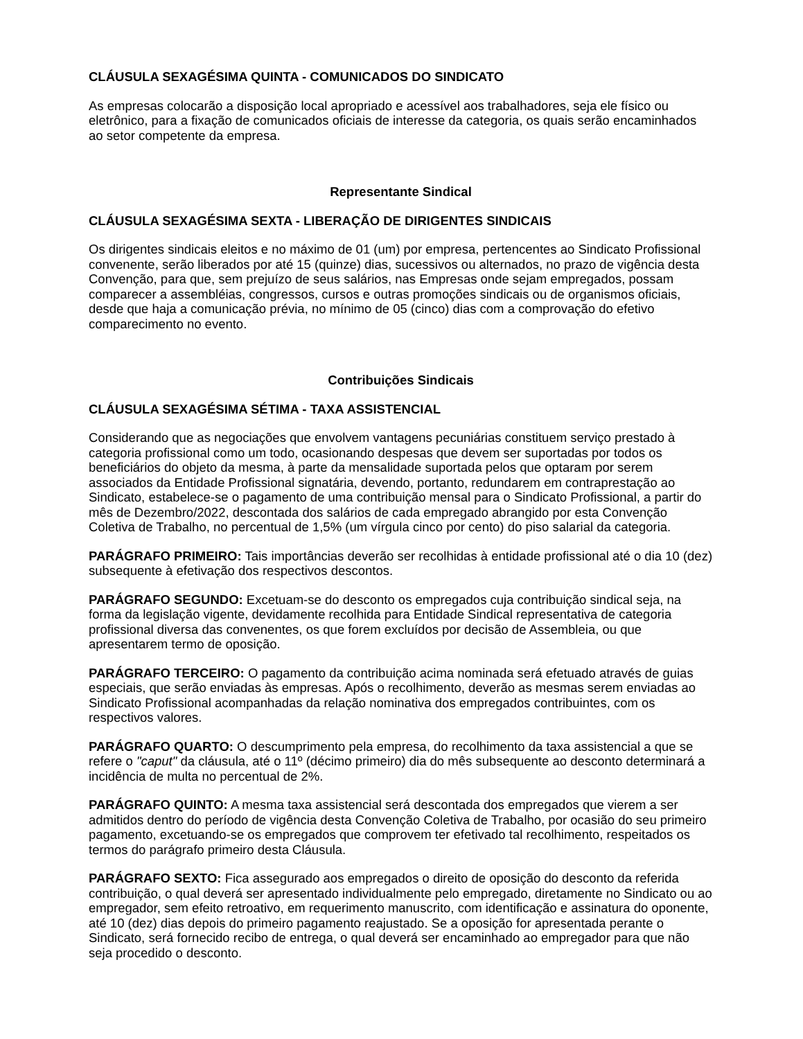CLÁUSULA SEXAGÉSIMA QUINTA - COMUNICADOS DO SINDICATO
As empresas colocarão a disposição local apropriado e acessível aos trabalhadores, seja ele físico ou eletrônico, para a fixação de comunicados oficiais de interesse da categoria, os quais serão encaminhados ao setor competente da empresa.
Representante Sindical
CLÁUSULA SEXAGÉSIMA SEXTA - LIBERAÇÃO DE DIRIGENTES SINDICAIS
Os dirigentes sindicais eleitos e no máximo de 01 (um) por empresa, pertencentes ao Sindicato Profissional convenente, serão liberados por até 15 (quinze) dias, sucessivos ou alternados, no prazo de vigência desta Convenção, para que, sem prejuízo de seus salários, nas Empresas onde sejam empregados, possam comparecer a assembléias, congressos, cursos e outras promoções sindicais ou de organismos oficiais, desde que haja a comunicação prévia, no mínimo de 05 (cinco) dias com a comprovação do efetivo comparecimento no evento.
Contribuições Sindicais
CLÁUSULA SEXAGÉSIMA SÉTIMA - TAXA ASSISTENCIAL
Considerando que as negociações que envolvem vantagens pecuniárias constituem serviço prestado à categoria profissional como um todo, ocasionando despesas que devem ser suportadas por todos os beneficiários do objeto da mesma, à parte da mensalidade suportada pelos que optaram por serem associados da Entidade Profissional signatária, devendo, portanto, redundarem em contraprestação ao Sindicato, estabelece-se o pagamento de uma contribuição mensal para o Sindicato Profissional, a partir do mês de Dezembro/2022, descontada dos salários de cada empregado abrangido por esta Convenção Coletiva de Trabalho, no percentual de 1,5% (um vírgula cinco por cento) do piso salarial da categoria.
PARÁGRAFO PRIMEIRO: Tais importâncias deverão ser recolhidas à entidade profissional até o dia 10 (dez) subsequente à efetivação dos respectivos descontos.
PARÁGRAFO SEGUNDO: Excetuam-se do desconto os empregados cuja contribuição sindical seja, na forma da legislação vigente, devidamente recolhida para Entidade Sindical representativa de categoria profissional diversa das convenentes, os que forem excluídos por decisão de Assembleia, ou que apresentarem termo de oposição.
PARÁGRAFO TERCEIRO: O pagamento da contribuição acima nominada será efetuado através de guias especiais, que serão enviadas às empresas. Após o recolhimento, deverão as mesmas serem enviadas ao Sindicato Profissional acompanhadas da relação nominativa dos empregados contribuintes, com os respectivos valores.
PARÁGRAFO QUARTO: O descumprimento pela empresa, do recolhimento da taxa assistencial a que se refere o "caput" da cláusula, até o 11º (décimo primeiro) dia do mês subsequente ao desconto determinará a incidência de multa no percentual de 2%.
PARÁGRAFO QUINTO: A mesma taxa assistencial será descontada dos empregados que vierem a ser admitidos dentro do período de vigência desta Convenção Coletiva de Trabalho, por ocasião do seu primeiro pagamento, excetuando-se os empregados que comprovem ter efetivado tal recolhimento, respeitados os termos do parágrafo primeiro desta Cláusula.
PARÁGRAFO SEXTO: Fica assegurado aos empregados o direito de oposição do desconto da referida contribuição, o qual deverá ser apresentado individualmente pelo empregado, diretamente no Sindicato ou ao empregador, sem efeito retroativo, em requerimento manuscrito, com identificação e assinatura do oponente, até 10 (dez) dias depois do primeiro pagamento reajustado. Se a oposição for apresentada perante o Sindicato, será fornecido recibo de entrega, o qual deverá ser encaminhado ao empregador para que não seja procedido o desconto.